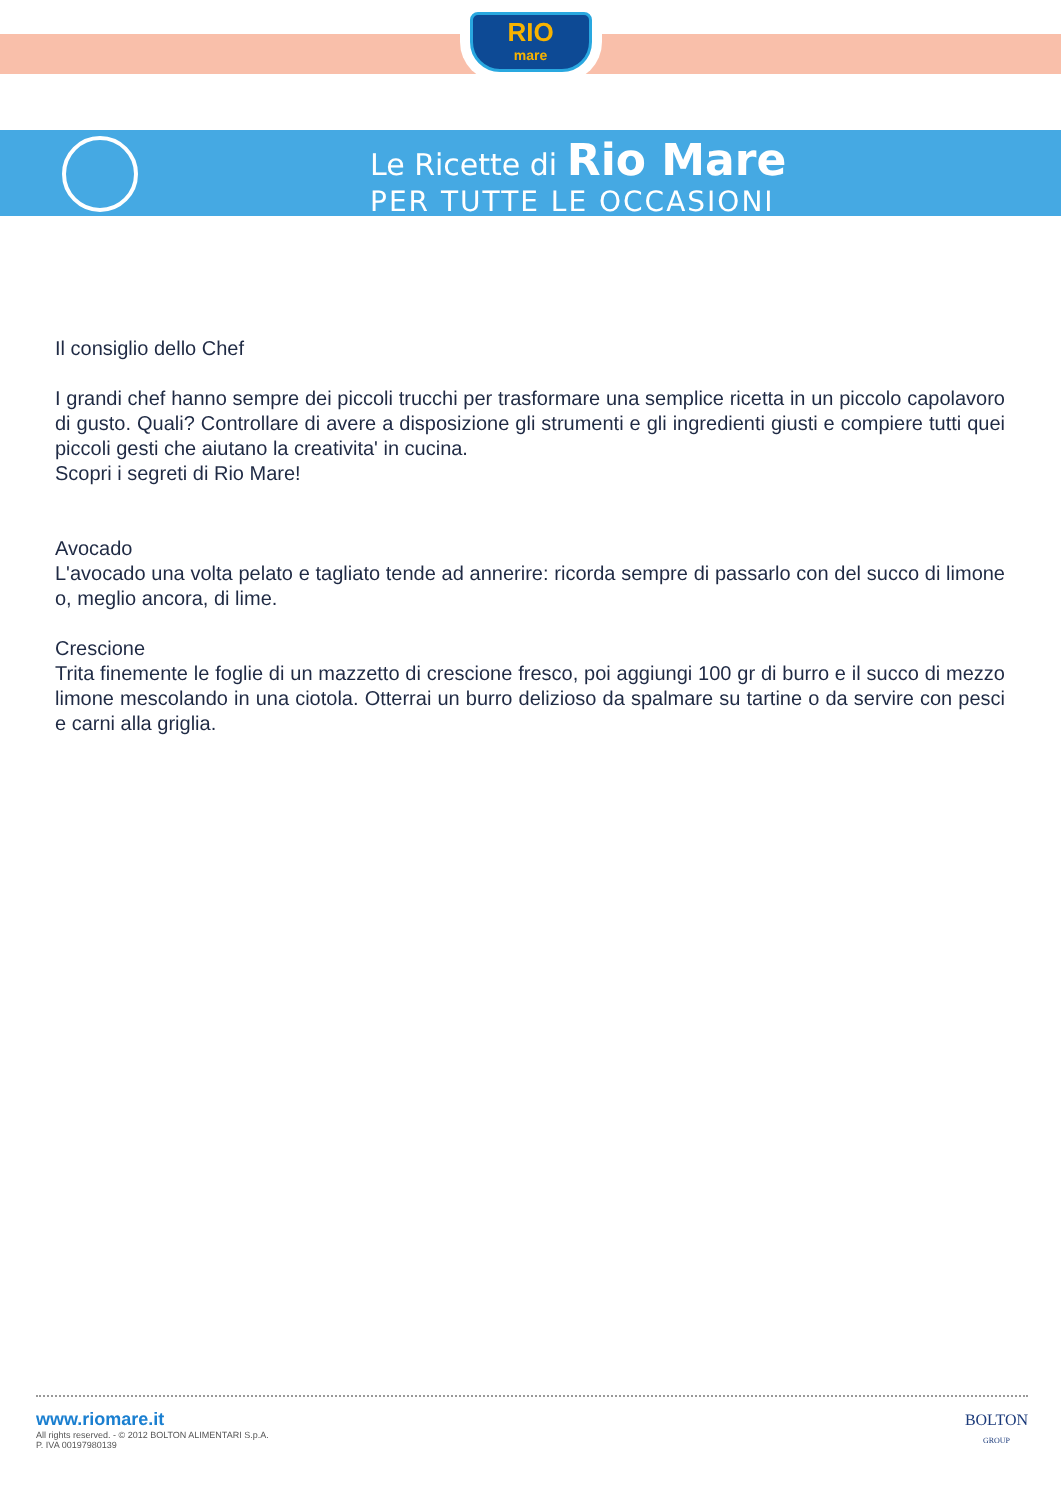RIO
mare
Le Ricette di Rio Mare
PER TUTTE LE OCCASIONI
Il consiglio dello Chef
I grandi chef hanno sempre dei piccoli trucchi per trasformare una semplice ricetta in un piccolo capolavoro di gusto. Quali? Controllare di avere a disposizione gli strumenti e gli ingredienti giusti e compiere tutti quei piccoli gesti che aiutano la creativita' in cucina.
Scopri i segreti di Rio Mare!
Avocado
L'avocado una volta pelato e tagliato tende ad annerire: ricorda sempre di passarlo con del succo di limone o, meglio ancora, di lime.
Crescione
Trita finemente le foglie di un mazzetto di crescione fresco, poi aggiungi 100 gr di burro e il succo di mezzo limone mescolando in una ciotola. Otterrai un burro delizioso da spalmare su tartine o da servire con pesci e carni alla griglia.
www.riomare.it
All rights reserved. - © 2012 BOLTON ALIMENTARI S.p.A.
P. IVA 00197980139
BOLTON
GROUP